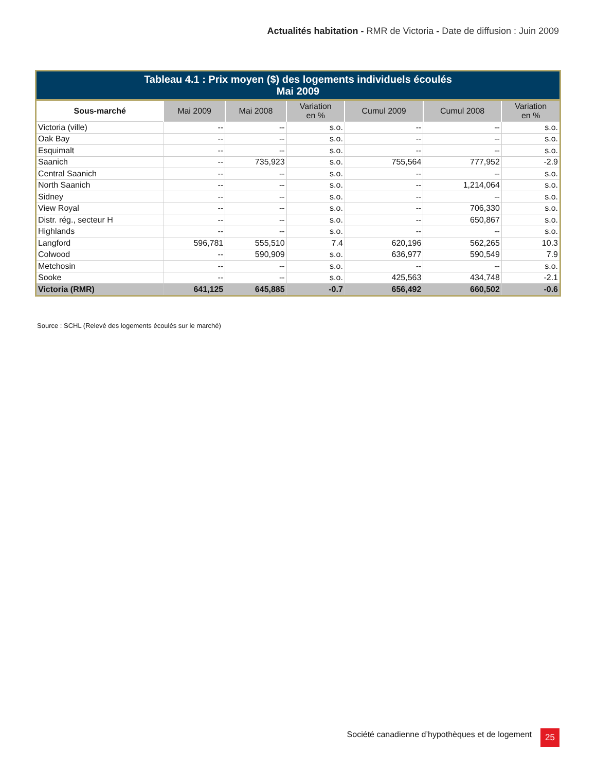Actualités habitation - RMR de Victoria - Date de diffusion : Juin 2009
| Tableau 4.1 : Prix moyen ($) des logements individuels écoulés Mai 2009 | | | | | | |
| --- | --- | --- | --- | --- | --- | --- |
| Sous-marché | Mai 2009 | Mai 2008 | Variation en % | Cumul 2009 | Cumul 2008 | Variation en % |
| Victoria (ville) | -- | -- | s.o. | -- | -- | s.o. |
| Oak Bay | -- | -- | s.o. | -- | -- | s.o. |
| Esquimalt | -- | -- | s.o. | -- | -- | s.o. |
| Saanich | -- | 735,923 | s.o. | 755,564 | 777,952 | -2.9 |
| Central Saanich | -- | -- | s.o. | -- | -- | s.o. |
| North Saanich | -- | -- | s.o. | -- | 1,214,064 | s.o. |
| Sidney | -- | -- | s.o. | -- | -- | s.o. |
| View Royal | -- | -- | s.o. | -- | 706,330 | s.o. |
| Distr. rég., secteur H | -- | -- | s.o. | -- | 650,867 | s.o. |
| Highlands | -- | -- | s.o. | -- | -- | s.o. |
| Langford | 596,781 | 555,510 | 7.4 | 620,196 | 562,265 | 10.3 |
| Colwood | -- | 590,909 | s.o. | 636,977 | 590,549 | 7.9 |
| Metchosin | -- | -- | s.o. | -- | -- | s.o. |
| Sooke | -- | -- | s.o. | 425,563 | 434,748 | -2.1 |
| Victoria (RMR) | 641,125 | 645,885 | -0.7 | 656,492 | 660,502 | -0.6 |
Source : SCHL (Relevé des logements écoulés sur le marché)
Société canadienne d’hypothèques et de logement
25